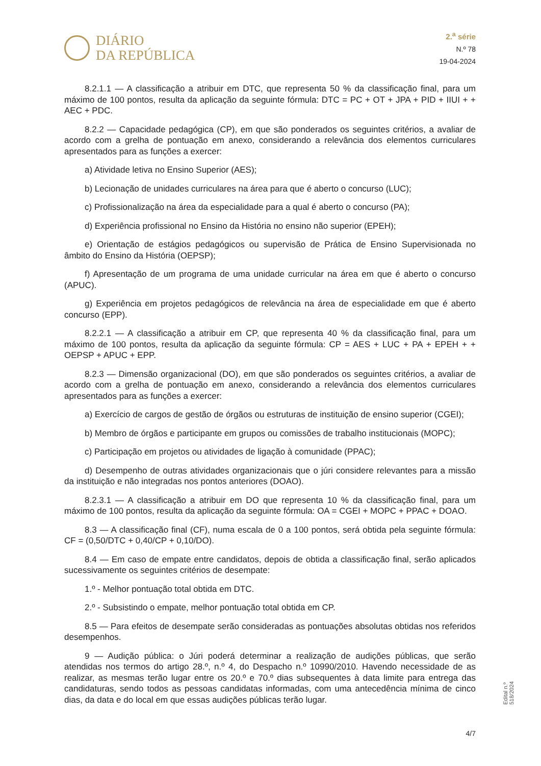DIÁRIO
DA REPÚBLICA
2.<sup>a</sup> série
N.º 78
19-04-2024
8.2.1.1 — A classificação a atribuir em DTC, que representa 50 % da classificação final, para um máximo de 100 pontos, resulta da aplicação da seguinte fórmula: DTC = PC + OT + JPA + PID + IIUI + + AEC + PDC.
8.2.2 — Capacidade pedagógica (CP), em que são ponderados os seguintes critérios, a avaliar de acordo com a grelha de pontuação em anexo, considerando a relevância dos elementos curriculares apresentados para as funções a exercer:
a) Atividade letiva no Ensino Superior (AES);
b) Lecionação de unidades curriculares na área para que é aberto o concurso (LUC);
c) Profissionalização na área da especialidade para a qual é aberto o concurso (PA);
d) Experiência profissional no Ensino da História no ensino não superior (EPEH);
e) Orientação de estágios pedagógicos ou supervisão de Prática de Ensino Supervisionada no âmbito do Ensino da História (OEPSP);
f) Apresentação de um programa de uma unidade curricular na área em que é aberto o concurso (APUC).
g) Experiência em projetos pedagógicos de relevância na área de especialidade em que é aberto concurso (EPP).
8.2.2.1 — A classificação a atribuir em CP, que representa 40 % da classificação final, para um máximo de 100 pontos, resulta da aplicação da seguinte fórmula: CP = AES + LUC + PA + EPEH + + OEPSP + APUC + EPP.
8.2.3 — Dimensão organizacional (DO), em que são ponderados os seguintes critérios, a avaliar de acordo com a grelha de pontuação em anexo, considerando a relevância dos elementos curriculares apresentados para as funções a exercer:
a) Exercício de cargos de gestão de órgãos ou estruturas de instituição de ensino superior (CGEI);
b) Membro de órgãos e participante em grupos ou comissões de trabalho institucionais (MOPC);
c) Participação em projetos ou atividades de ligação à comunidade (PPAC);
d) Desempenho de outras atividades organizacionais que o júri considere relevantes para a missão da instituição e não integradas nos pontos anteriores (DOAO).
8.2.3.1 — A classificação a atribuir em DO que representa 10 % da classificação final, para um máximo de 100 pontos, resulta da aplicação da seguinte fórmula: OA = CGEI + MOPC + PPAC + DOAO.
8.3 — A classificação final (CF), numa escala de 0 a 100 pontos, será obtida pela seguinte fórmula: CF = (0,50/DTC + 0,40/CP + 0,10/DO).
8.4 — Em caso de empate entre candidatos, depois de obtida a classificação final, serão aplicados sucessivamente os seguintes critérios de desempate:
1.º - Melhor pontuação total obtida em DTC.
2.º - Subsistindo o empate, melhor pontuação total obtida em CP.
8.5 — Para efeitos de desempate serão consideradas as pontuações absolutas obtidas nos referidos desempenhos.
9 — Audição pública: o Júri poderá determinar a realização de audições públicas, que serão atendidas nos termos do artigo 28.º, n.º 4, do Despacho n.º 10990/2010. Havendo necessidade de as realizar, as mesmas terão lugar entre os 20.º e 70.º dias subsequentes à data limite para entrega das candidaturas, sendo todos as pessoas candidatas informadas, com uma antecedência mínima de cinco dias, da data e do local em que essas audições públicas terão lugar.
Edital n.º 518/2024
4/7